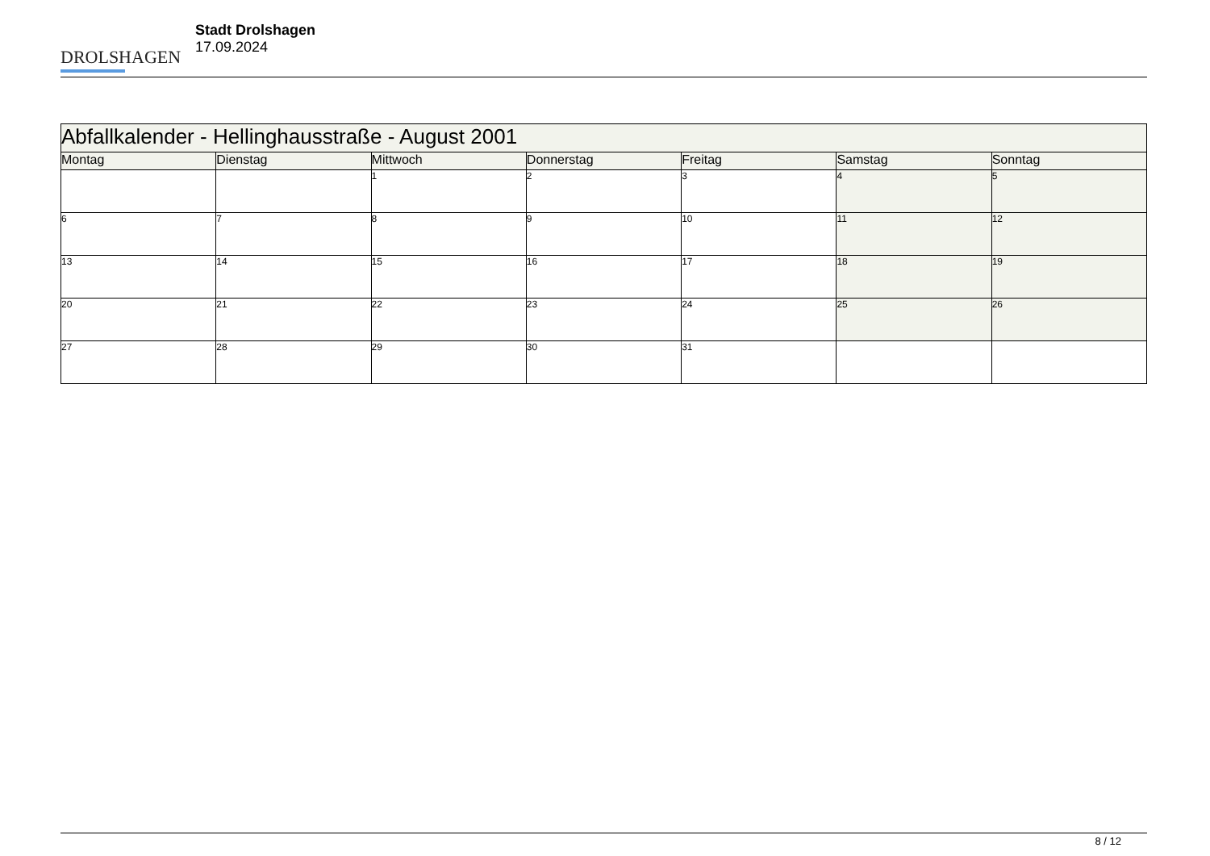DROLSHAGEN
Stadt Drolshagen
17.09.2024
| Abfallkalender - Hellinghausstraße - August 2001 | | | | | | |
| --- | --- | --- | --- | --- | --- | --- |
| Montag | Dienstag | Mittwoch | Donnerstag | Freitag | Samstag | Sonntag |
| | | 1 | 2 | 3 | 4 | 5 |
| 6 | 7 | 8 | 9 | 10 | 11 | 12 |
| 13 | 14 | 15 | 16 | 17 | 18 | 19 |
| 20 | 21 | 22 | 23 | 24 | 25 | 26 |
| 27 | 28 | 29 | 30 | 31 | | |
8 / 12